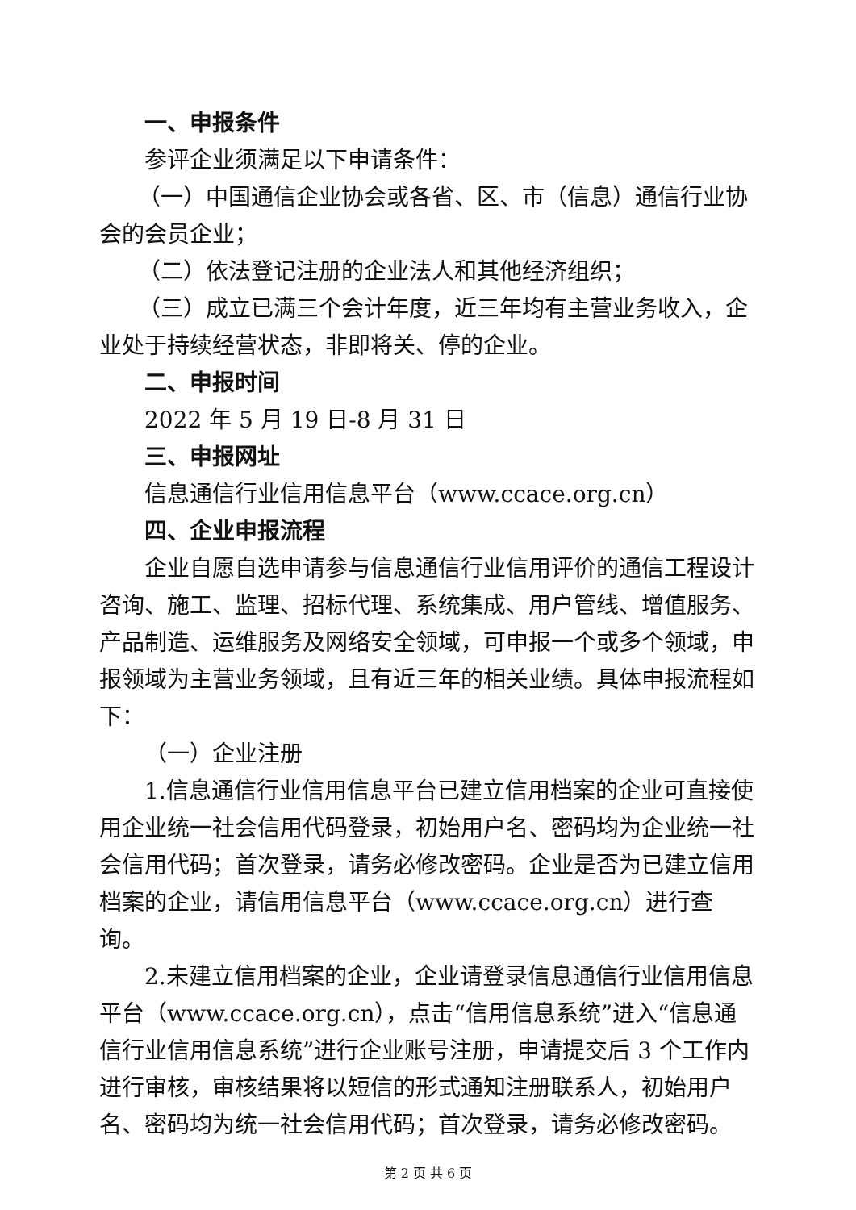一、申报条件
参评企业须满足以下申请条件：
（一）中国通信企业协会或各省、区、市（信息）通信行业协会的会员企业；
（二）依法登记注册的企业法人和其他经济组织；
（三）成立已满三个会计年度，近三年均有主营业务收入，企业处于持续经营状态，非即将关、停的企业。
二、申报时间
2022 年 5 月 19 日-8 月 31 日
三、申报网址
信息通信行业信用信息平台（www.ccace.org.cn）
四、企业申报流程
企业自愿自选申请参与信息通信行业信用评价的通信工程设计咨询、施工、监理、招标代理、系统集成、用户管线、增值服务、产品制造、运维服务及网络安全领域，可申报一个或多个领域，申报领域为主营业务领域，且有近三年的相关业绩。具体申报流程如下：
（一）企业注册
1.信息通信行业信用信息平台已建立信用档案的企业可直接使用企业统一社会信用代码登录，初始用户名、密码均为企业统一社会信用代码；首次登录，请务必修改密码。企业是否为已建立信用档案的企业，请信用信息平台（www.ccace.org.cn）进行查询。
2.未建立信用档案的企业，企业请登录信息通信行业信用信息平台（www.ccace.org.cn），点击“信用信息系统”进入“信息通信行业信用信息系统”进行企业账号注册，申请提交后 3 个工作内进行审核，审核结果将以短信的形式通知注册联系人，初始用户名、密码均为统一社会信用代码；首次登录，请务必修改密码。
第 2 页 共 6 页